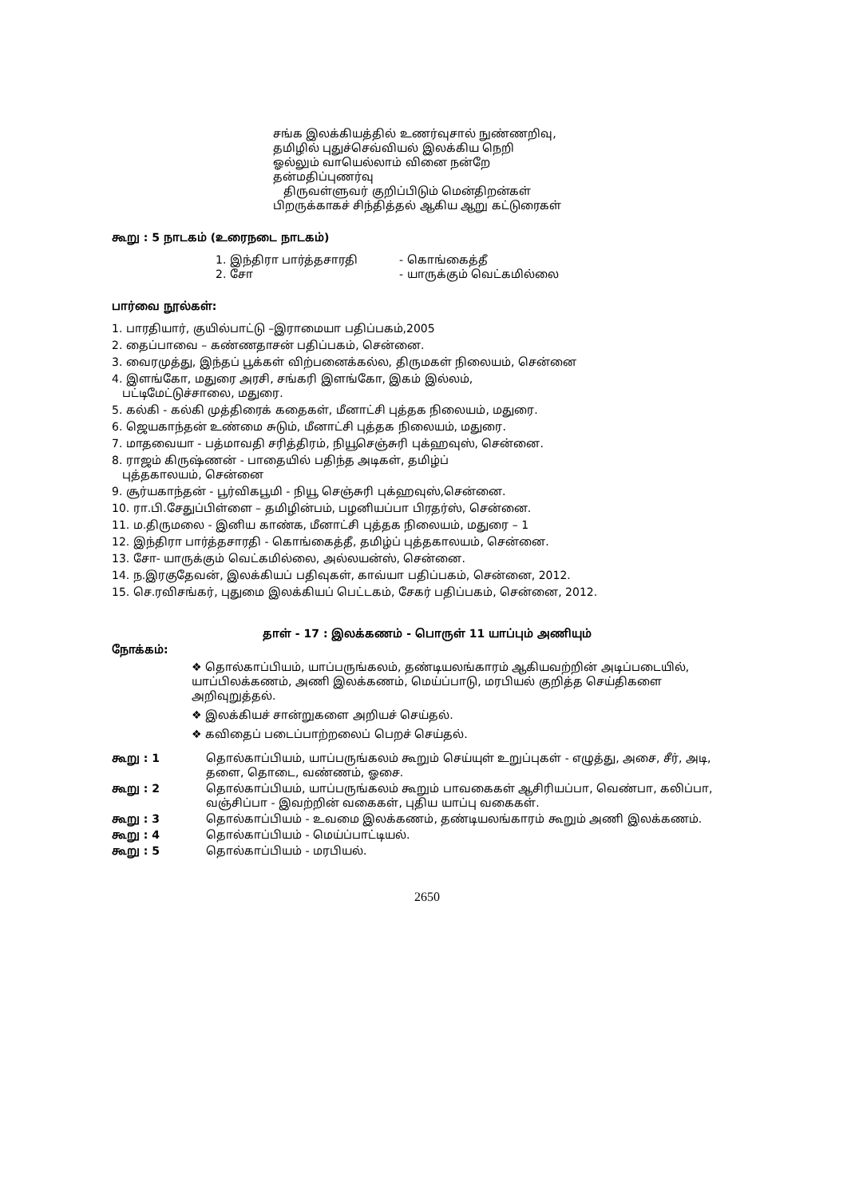சங்க இலக்கியத்தில் உணர்வுசால் நுண்ணறிவு,
தமிழில் புதுச்செவ்வியல் இலக்கிய நெறி
ஓல்லும் வாயெல்லாம் வினை நன்றே
தன்மதிப்புணர்வு
திருவள்ளுவர் குறிப்பிடும் மென்திறன்கள்
பிறருக்காகச் சிந்தித்தல் ஆகிய ஆறு கட்டுரைகள்
கூறு : 5 நாடகம் (உரைநடை நாடகம்)
1. இந்திரா பார்த்தசாரதி - கொங்கைத்தீ
2. சோ - யாருக்கும் வெட்கமில்லை
பார்வை நூல்கள்:
1. பாரதியார், குயில்பாட்டு –இராமையா பதிப்பகம்,2005
2. தைப்பாவை – கண்ணதாசன் பதிப்பகம், சென்னை.
3. வைரமுத்து, இந்தப் பூக்கள் விற்பனைக்கல்ல, திருமகள் நிலையம், சென்னை
4. இளங்கோ, மதுரை அரசி, சங்கரி இளங்கோ, இகம் இல்லம்,
பட்டிமேட்டுச்சாலை, மதுரை.
5. கல்கி - கல்கி முத்திரைக் கதைகள், மீனாட்சி புத்தக நிலையம், மதுரை.
6. ஜெயகாந்தன் உண்மை சுடும், மீனாட்சி புத்தக நிலையம், மதுரை.
7. மாதவையா - பத்மாவதி சரித்திரம், நியூசெஞ்சுரி புக்ஹவுஸ், சென்னை.
8. ராஜம் கிருஷ்ணன் - பாதையில் பதிந்த அடிகள், தமிழ்ப்
புத்தகாலயம், சென்னை
9. சூர்யகாந்தன் - பூர்விகபூமி - நியூ செஞ்சுரி புக்ஹவுஸ்,சென்னை.
10. ரா.பி.சேதுப்பிள்ளை – தமிழின்பம், பழனியப்பா பிரதர்ஸ், சென்னை.
11. ம.திருமலை - இனிய காண்க, மீனாட்சி புத்தக நிலையம், மதுரை – 1
12. இந்திரா பார்த்தசாரதி - கொங்கைத்தீ, தமிழ்ப் புத்தகாலயம், சென்னை.
13. சோ- யாருக்கும் வெட்கமில்லை, அல்லயன்ஸ், சென்னை.
14. ந.இரகுதேவன், இலக்கியப் பதிவுகள், காவ்யா பதிப்பகம், சென்னை, 2012.
15. செ.ரவிசங்கர், புதுமை இலக்கியப் பெட்டகம், சேகர் பதிப்பகம், சென்னை, 2012.
தாள் - 17 : இலக்கணம் - பொருள் 11 யாப்பும் அணியும்
நோக்கம்:
❖ தொல்காப்பியம், யாப்பருங்கலம், தண்டியலங்காரம் ஆகியவற்றின் அடிப்படையில், யாப்பிலக்கணம், அணி இலக்கணம், மெய்ப்பாடு, மரபியல் குறித்த செய்திகளை அறிவுறுத்தல்.
❖ இலக்கியச் சான்றுகளை அறியச் செய்தல்.
❖ கவிதைப் படைப்பாற்றலைப் பெறச் செய்தல்.
கூறு : 1 தொல்காப்பியம், யாப்பருங்கலம் கூறும் செய்யுள் உறுப்புகள் - எழுத்து, அசை, சீர், அடி, தளை, தொடை, வண்ணம், ஓசை.
கூறு : 2 தொல்காப்பியம், யாப்பருங்கலம் கூறும் பாவகைகள் ஆசிரியப்பா, வெண்பா, கலிப்பா, வஞ்சிப்பா - இவற்றின் வகைகள், புதிய யாப்பு வகைகள்.
கூறு : 3 தொல்காப்பியம் - உவமை இலக்கணம், தண்டியலங்காரம் கூறும் அணி இலக்கணம்.
கூறு : 4 தொல்காப்பியம் - மெய்ப்பாட்டியல்.
கூறு : 5 தொல்காப்பியம் - மரபியல்.
2650